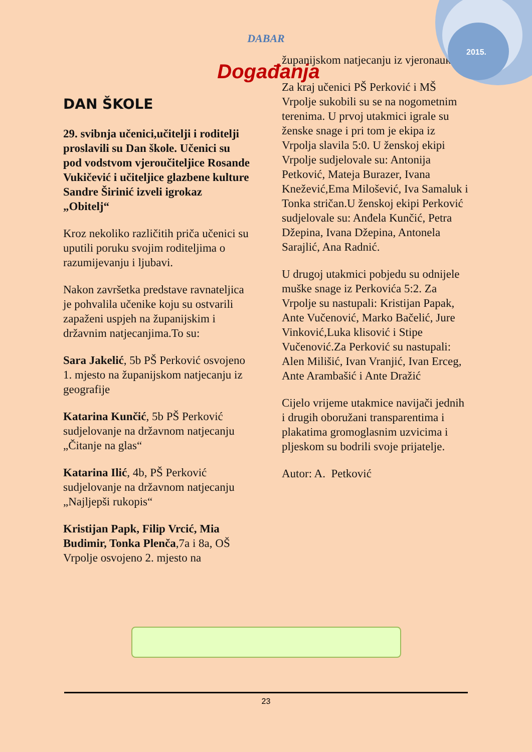2015.
DABAR
Događanja
DAN ŠKOLE
29. svibnja učenici,učitelji i roditelji proslavili su Dan škole. Učenici su pod vodstvom vjeroučiteljice Rosande Vukičević i učiteljice glazbene kulture Sandre Širinić izveli igrokaz „Obitelj“
Kroz nekoliko različitih priča učenici su uputili poruku svojim roditeljima o razumijevanju i ljubavi.
Nakon završetka predstave ravnateljica je pohvalila učenike koju su ostvarili zapaženi uspjeh na županijskim i državnim natjecanjima.To su:
Sara Jakelić, 5b PŠ Perković osvojeno 1. mjesto na županijskom natjecanju iz geografije
Katarina Kunčić, 5b PŠ Perković sudjelovanje na državnom natjecanju „Čitanje na glas“
Katarina Ilić, 4b, PŠ Perković sudjelovanje na državnom natjecanju „Najljepši rukopis“
Kristijan Papk, Filip Vrcić, Mia Budimir, Tonka Plenča,7a i 8a, OŠ Vrpolje osvojeno 2. mjesto na
županijskom natjecanju iz vjeronauka
Za kraj učenici PŠ Perković i MŠ Vrpolje sukobili su se na nogometnim terenima. U prvoj utakmici igrale su ženske snage i pri tom je ekipa iz Vrpolja slavila 5:0. U ženskoj ekipi Vrpolje sudjelovale su: Antonija Petković, Mateja Burazer, Ivana Knežević,Ema Milošević, Iva Samaluk i Tonka stričan.U ženskoj ekipi Perković sudjelovale su: Anđela Kunčić, Petra Džepina, Ivana Džepina, Antonela Sarajlić, Ana Radnić.
U drugoj utakmici pobjedu su odnijele muške snage iz Perkovića 5:2. Za Vrpolje su nastupali: Kristijan Papak, Ante Vučenović, Marko Bačelić, Jure Vinković,Luka klisović i Stipe Vučenović.Za Perković su nastupali: Alen Milišić, Ivan Vranjić, Ivan Erceg, Ante Arambašić i Ante Dražić
Cijelo vrijeme utakmice navijači jednih i drugih oboružani transparentima i plakatima gromoglasnim uzvicima i pljeskom su bodrili svoje prijatelje.
Autor: A. Petković
23